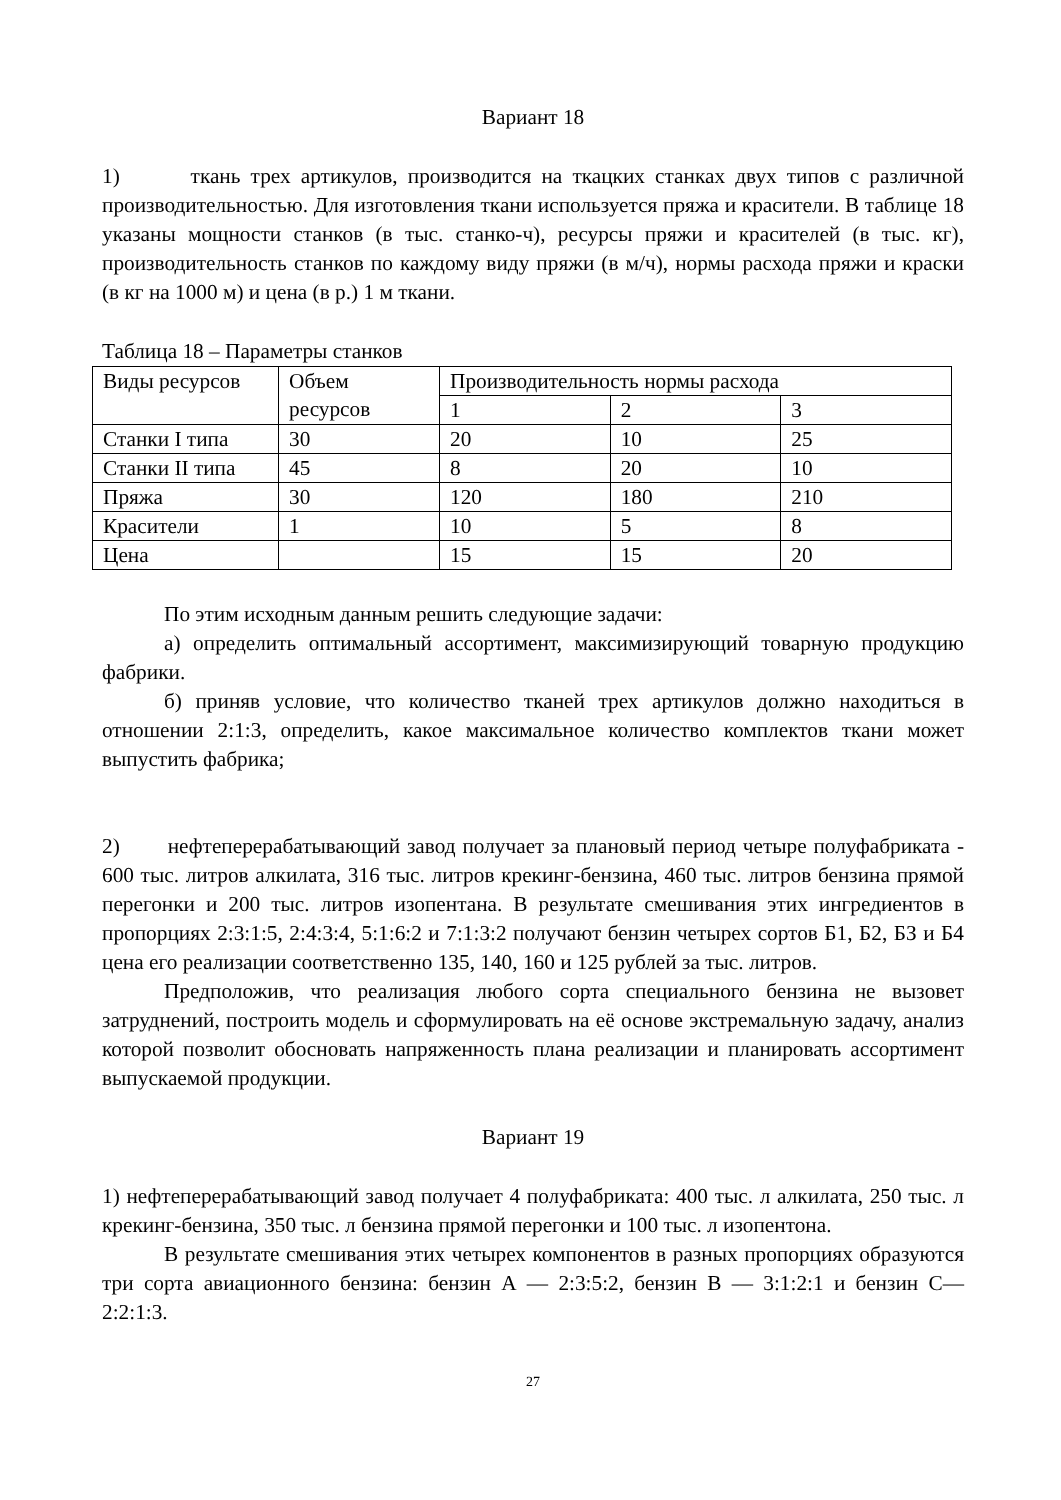Вариант 18
1) ткань трех артикулов, производится на ткацких станках двух типов с различной производительностью. Для изготовления ткани используется пряжа и красители. В таблице 18 указаны мощности станков (в тыс. станко-ч), ресурсы пряжи и красителей (в тыс. кг), производительность станков по каждому виду пряжи (в м/ч), нормы расхода пряжи и краски (в кг на 1000 м) и цена (в р.) 1 м ткани.
Таблица 18 – Параметры станков
| Виды ресурсов | Объем ресурсов | Производительность нормы расхода | | |
| | | 1 | 2 | 3 |
| Станки I типа | 30 | 20 | 10 | 25 |
| Станки II типа | 45 | 8 | 20 | 10 |
| Пряжа | 30 | 120 | 180 | 210 |
| Красители | 1 | 10 | 5 | 8 |
| Цена | | 15 | 15 | 20 |
По этим исходным данным решить следующие задачи:
а) определить оптимальный ассортимент, максимизирующий товарную продукцию фабрики.
б) приняв условие, что количество тканей трех артикулов должно находиться в отношении 2:1:3, определить, какое максимальное количество комплектов ткани может выпустить фабрика;
2) нефтеперерабатывающий завод получает за плановый период четыре полуфабриката - 600 тыс. литров алкилата, 316 тыс. литров крекинг-бензина, 460 тыс. литров бензина прямой перегонки и 200 тыс. литров изопентана. В результате смешивания этих ингредиентов в пропорциях 2:3:1:5, 2:4:3:4, 5:1:6:2 и 7:1:3:2 получают бензин четырех сортов Б1, Б2, БЗ и Б4 цена его реализации соответственно 135, 140, 160 и 125 рублей за тыс. литров.
Предположив, что реализация любого сорта специального бензина не вызовет затруднений, построить модель и сформулировать на её основе экстремальную задачу, анализ которой позволит обосновать напряженность плана реализации и планировать ассортимент выпускаемой продукции.
Вариант 19
1) нефтеперерабатывающий завод получает 4 полуфабриката: 400 тыс. л алкилата, 250 тыс. л крекинг-бензина, 350 тыс. л бензина прямой перегонки и 100 тыс. л изопентона.
В результате смешивания этих четырех компонентов в разных пропорциях образуются три сорта авиационного бензина: бензин А — 2:3:5:2, бензин В — 3:1:2:1 и бензин С— 2:2:1:3.
27